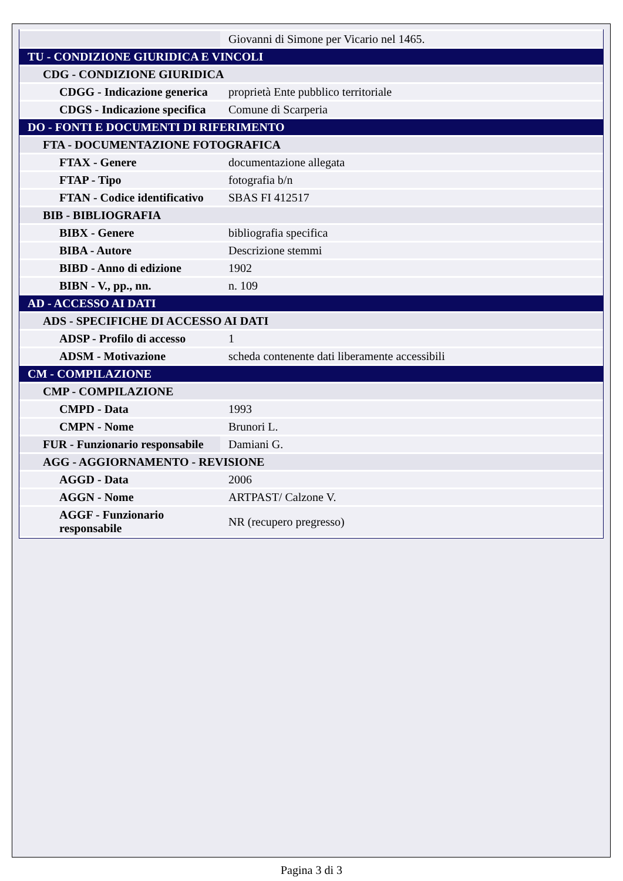| | Giovanni di Simone per Vicario nel 1465. |
| TU - CONDIZIONE GIURIDICA E VINCOLI | |
| CDG - CONDIZIONE GIURIDICA | |
| CDGG - Indicazione generica | proprietà Ente pubblico territoriale |
| CDGS - Indicazione specifica | Comune di Scarperia |
| DO - FONTI E DOCUMENTI DI RIFERIMENTO | |
| FTA - DOCUMENTAZIONE FOTOGRAFICA | |
| FTAX - Genere | documentazione allegata |
| FTAP - Tipo | fotografia b/n |
| FTAN - Codice identificativo | SBAS FI 412517 |
| BIB - BIBLIOGRAFIA | |
| BIBX - Genere | bibliografia specifica |
| BIBA - Autore | Descrizione stemmi |
| BIBD - Anno di edizione | 1902 |
| BIBN - V., pp., nn. | n. 109 |
| AD - ACCESSO AI DATI | |
| ADS - SPECIFICHE DI ACCESSO AI DATI | |
| ADSP - Profilo di accesso | 1 |
| ADSM - Motivazione | scheda contenente dati liberamente accessibili |
| CM - COMPILAZIONE | |
| CMP - COMPILAZIONE | |
| CMPD - Data | 1993 |
| CMPN - Nome | Brunori L. |
| FUR - Funzionario responsabile | Damiani G. |
| AGG - AGGIORNAMENTO - REVISIONE | |
| AGGD - Data | 2006 |
| AGGN - Nome | ARTPAST/ Calzone V. |
| AGGF - Funzionario responsabile | NR (recupero pregresso) |
Pagina 3 di 3